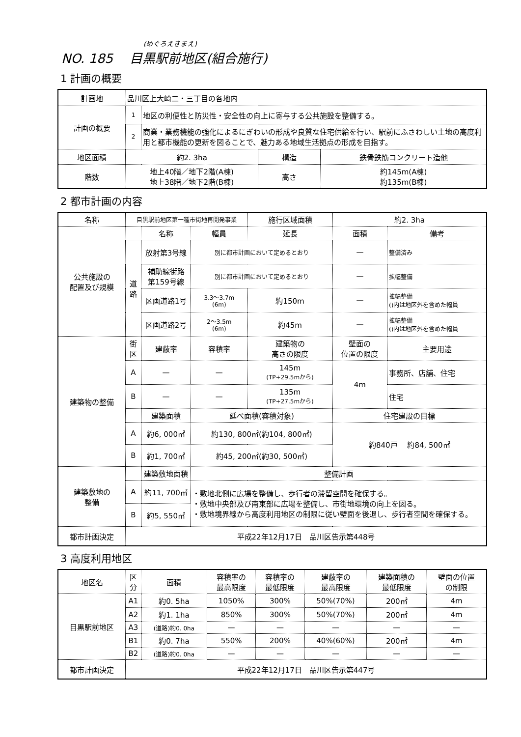(めぐろえきまえ)
NO. 185　 目黒駅前地区(組合施行)
1 計画の概要
| 計画地 | 品川区上大崎二・三丁目の各地内 | | | |
| 計画の概要 | 1 | 地区の利便性と防災性・安全性の向上に寄与する公共施設を整備する。 | | |
| | 2 | 商業・業務機能の強化によるにぎわいの形成や良質な住宅供給を行い、駅前にふさわしい土地の高度利用と都市機能の更新を図ることで、魅力ある地域生活拠点の形成を目指す。 | | |
| 地区面積 | 約2. 3ha | | 構造 | 鉄骨鉄筋コンクリート造他 |
| 階数 | 地上40階／地下2階(A棟) 地上38階／地下2階(B棟) | | 高さ | 約145m(A棟) 約135m(B棟) |
2 都市計画の内容
| 名称 | 目黒駅前地区第一種市街地再開発事業 | | | 施行区域面積 | 約2. 3ha | |
| 公共施設の 配置及び規模 | | 名称 | 幅員 | 延長 | 面積 | 備考 |
| | 道 路 | 放射第3号線 | 別に都市計画において定めるとおり | | — | 整備済み |
| | | 補助線街路 第159号線 | 別に都市計画において定めるとおり | | — | 拡幅整備 |
| | | 区画道路1号 | 3.3～3.7m (6m) | 約150m | — | 拡幅整備 ()内は地区外を含めた幅員 |
| | | 区画道路2号 | 2～3.5m (6m) | 約45m | — | 拡幅整備 ()内は地区外を含めた幅員 |
| 建築物の整備 | 街 区 | 建蔽率 | 容積率 | 建築物の 高さの限度 | 壁面の 位置の限度 | 主要用途 |
| | A | — | — | 145m (TP+29.5mから) | 4m | 事務所、店舗、住宅 |
| | B | — | — | 135m (TP+27.5mから) | | 住宅 |
| | | 建築面積 | 延べ面積(容積対象) | | 住宅建設の目標 | |
| | A | 約6, 000㎡ | 約130, 800㎡(約104, 800㎡) | | 約840戸 約84, 500㎡ | |
| | B | 約1, 700㎡ | 約45, 200㎡(約30, 500㎡) | | | |
| 建築敷地の 整備 | | 建築敷地面積 | 整備計画 | | | |
| | A | 約11, 700㎡ | ・敷地北側に広場を整備し、歩行者の滞留空間を確保する。 ・敷地中央部及び南東部に広場を整備し、市街地環境の向上を図る。 ・敷地境界線から高度利用地区の制限に従い壁面を後退し、歩行者空間を確保する。 | | | |
| | B | 約5, 550㎡ | | | | |
| 都市計画決定 | 平成22年12月17日 品川区告示第448号 | | | | | |
3 高度利用地区
| 地区名 | 区 分 | 面積 | 容積率の 最高限度 | 容積率の 最低限度 | 建蔽率の 最高限度 | 建築面積の 最低限度 | 壁面の位置 の制限 |
| 目黒駅前地区 | A1 | 約0. 5ha | 1050% | 300% | 50%(70%) | 200㎡ | 4m |
| | A2 | 約1. 1ha | 850% | 300% | 50%(70%) | 200㎡ | 4m |
| | A3 | (道路)約0. 0ha | — | — | — | — | — |
| | B1 | 約0. 7ha | 550% | 200% | 40%(60%) | 200㎡ | 4m |
| | B2 | (道路)約0. 0ha | — | — | — | — | — |
| 都市計画決定 | 平成22年12月17日 品川区告示第447号 | | | | | | |